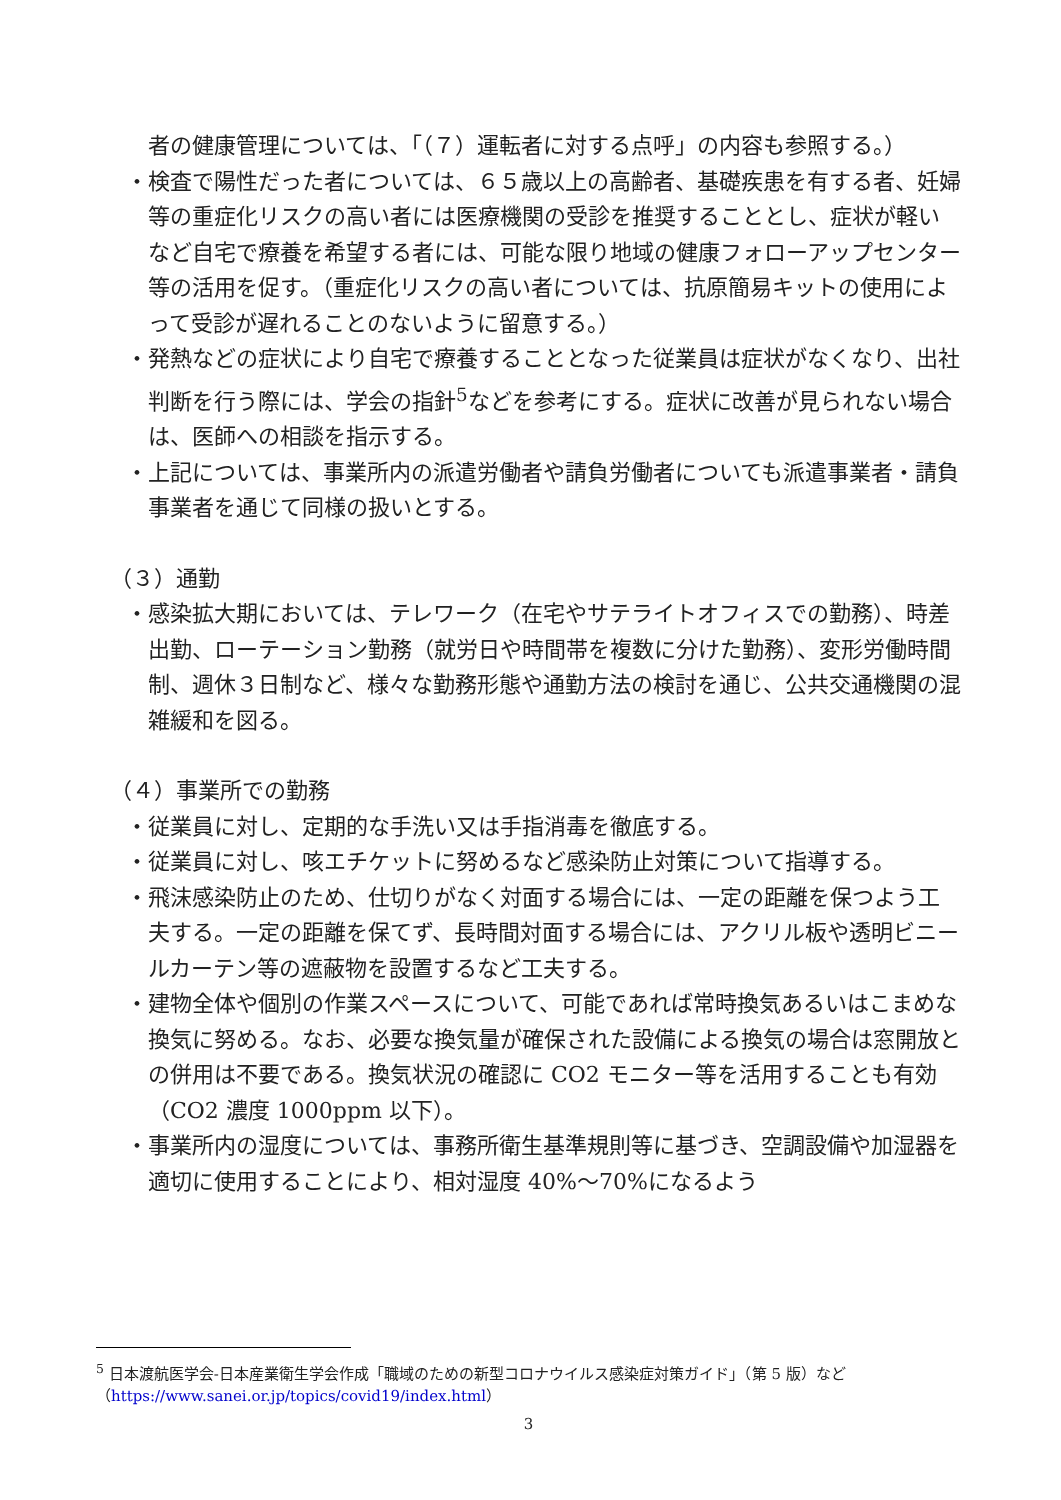者の健康管理については、「（７）運転者に対する点呼」の内容も参照する。）
・検査で陽性だった者については、６５歳以上の高齢者、基礎疾患を有する者、妊婦等の重症化リスクの高い者には医療機関の受診を推奨することとし、症状が軽いなど自宅で療養を希望する者には、可能な限り地域の健康フォローアップセンター等の活用を促す。（重症化リスクの高い者については、抗原簡易キットの使用によって受診が遅れることのないように留意する。）
・発熱などの症状により自宅で療養することとなった従業員は症状がなくなり、出社判断を行う際には、学会の指針<sup>5</sup>などを参考にする。症状に改善が見られない場合は、医師への相談を指示する。
・上記については、事業所内の派遣労働者や請負労働者についても派遣事業者・請負事業者を通じて同様の扱いとする。
（３）通勤
・感染拡大期においては、テレワーク（在宅やサテライトオフィスでの勤務）、時差出勤、ローテーション勤務（就労日や時間帯を複数に分けた勤務）、変形労働時間制、週休３日制など、様々な勤務形態や通勤方法の検討を通じ、公共交通機関の混雑緩和を図る。
（４）事業所での勤務
・従業員に対し、定期的な手洗い又は手指消毒を徹底する。
・従業員に対し、咳エチケットに努めるなど感染防止対策について指導する。
・飛沫感染防止のため、仕切りがなく対面する場合には、一定の距離を保つよう工夫する。一定の距離を保てず、長時間対面する場合には、アクリル板や透明ビニールカーテン等の遮蔽物を設置するなど工夫する。
・建物全体や個別の作業スペースについて、可能であれば常時換気あるいはこまめな換気に努める。なお、必要な換気量が確保された設備による換気の場合は窓開放との併用は不要である。換気状況の確認に CO2 モニター等を活用することも有効（CO2 濃度 1000ppm 以下）。
・事業所内の湿度については、事務所衛生基準規則等に基づき、空調設備や加湿器を適切に使用することにより、相対湿度 40%～70%になるよう
<sup>5</sup> 日本渡航医学会-日本産業衛生学会作成「職域のための新型コロナウイルス感染症対策ガイド」（第 5 版）など（https://www.sanei.or.jp/topics/covid19/index.html）
3